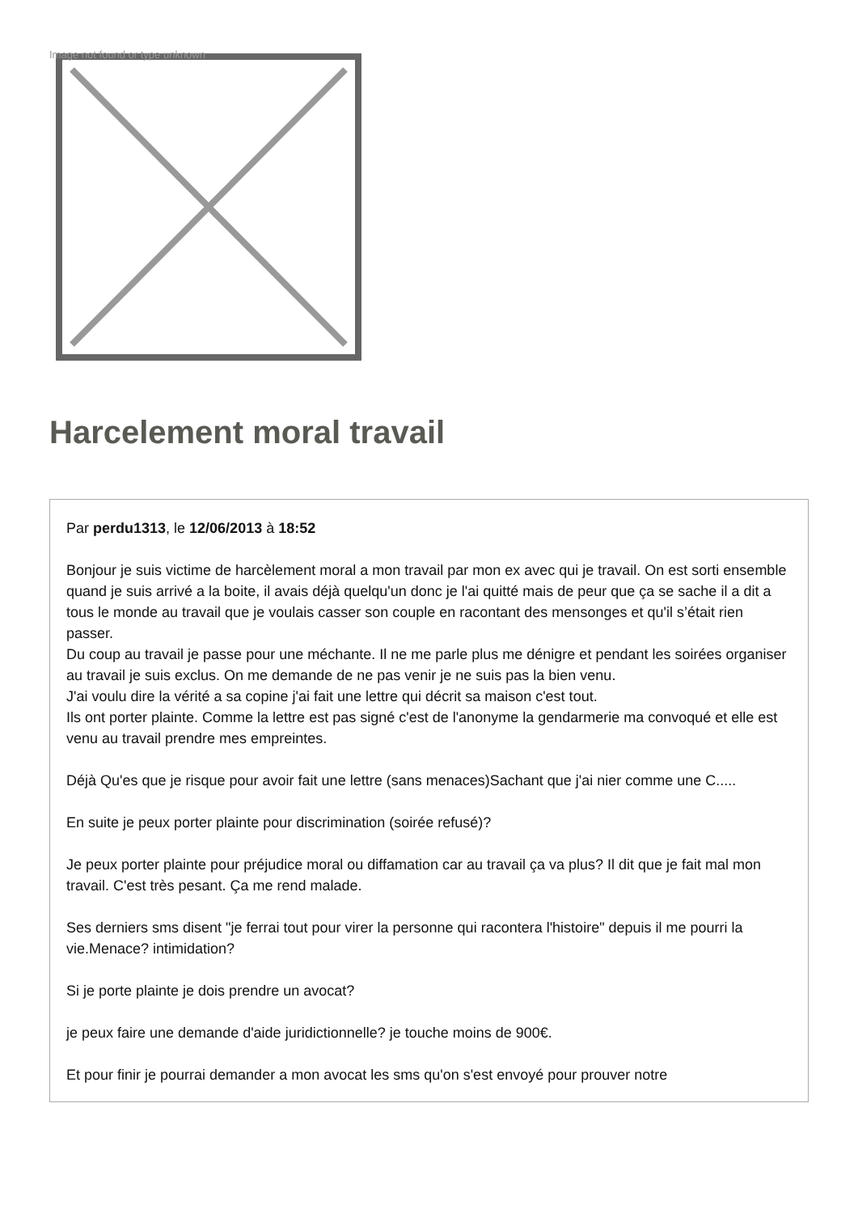Image not found or type unknown
Harcelement moral travail
Par perdu1313, le 12/06/2013 à 18:52
Bonjour je suis victime de harcèlement moral a mon travail par mon ex avec qui je travail. On est sorti ensemble quand je suis arrivé a la boite, il avais déjà quelqu'un donc je l'ai quitté mais de peur que ça se sache il a dit a tous le monde au travail que je voulais casser son couple en racontant des mensonges et qu'il s’était rien passer.
Du coup au travail je passe pour une méchante. Il ne me parle plus me dénigre et pendant les soirées organiser au travail je suis exclus. On me demande de ne pas venir je ne suis pas la bien venu.
J'ai voulu dire la vérité a sa copine j'ai fait une lettre qui décrit sa maison c'est tout.
Ils ont porter plainte. Comme la lettre est pas signé c'est de l'anonyme la gendarmerie ma convoqué et elle est venu au travail prendre mes empreintes.
Déjà Qu'es que je risque pour avoir fait une lettre (sans menaces)Sachant que j'ai nier comme une C.....
En suite je peux porter plainte pour discrimination (soirée refusé)?
Je peux porter plainte pour préjudice moral ou diffamation car au travail ça va plus? Il dit que je fait mal mon travail. C'est très pesant. Ça me rend malade.
Ses derniers sms disent "je ferrai tout pour virer la personne qui racontera l'histoire" depuis il me pourri la vie.Menace? intimidation?
Si je porte plainte je dois prendre un avocat?
je peux faire une demande d'aide juridictionnelle? je touche moins de 900€.
Et pour finir je pourrai demander a mon avocat les sms qu'on s'est envoyé pour prouver notre